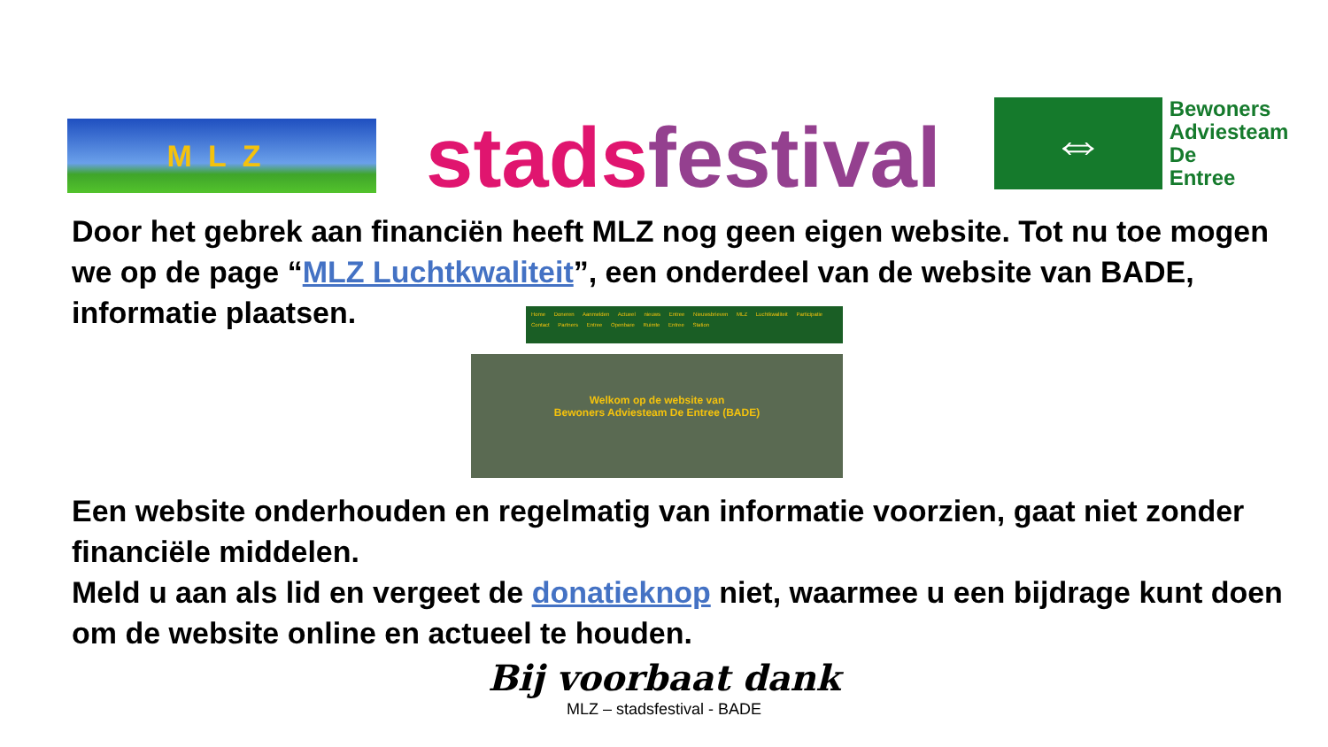MLZ
stads festival
⇔
Bewoners
Adviesteam
De
Entree
Door het gebrek aan financiën heeft MLZ nog geen eigen website. Tot nu toe mogen we op de page “MLZ Luchtkwaliteit”, een onderdeel van de website van BADE, informatie plaatsen.
Home Doneren Aanmelden Actueel nieuws Entree Nieuwsbrieven MLZ Luchtkwaliteit Participatie
Contact Partners Entree Openbare Ruimte Entree Station
Welkom op de website van
Bewoners Adviesteam De Entree (BADE)
Een website onderhouden en regelmatig van informatie voorzien, gaat niet zonder financiële middelen.
Meld u aan als lid en vergeet de donatieknop niet, waarmee u een bijdrage kunt doen om de website online en actueel te houden.
Bij voorbaat dank
MLZ – stadsfestival - BADE